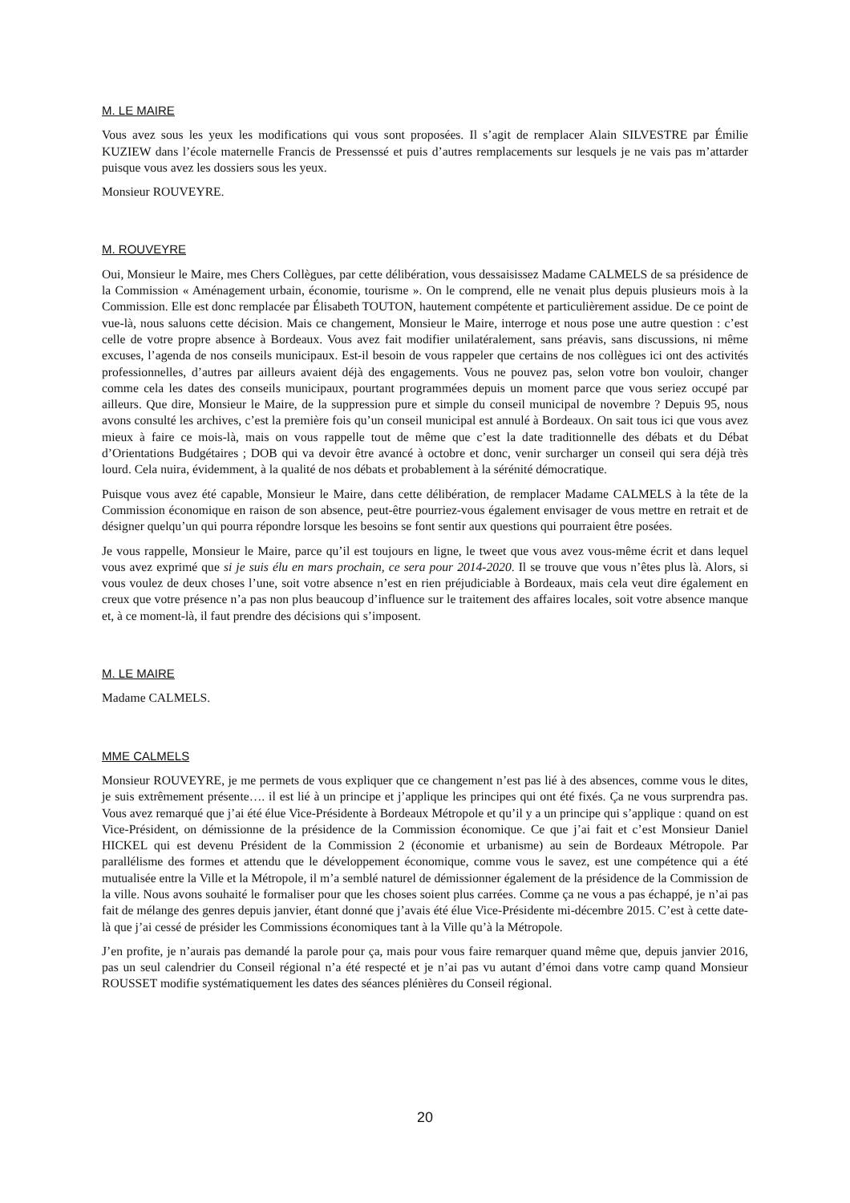M. LE MAIRE
Vous avez sous les yeux les modifications qui vous sont proposées. Il s’agit de remplacer Alain SILVESTRE par Émilie KUZIEW dans l’école maternelle Francis de Pressenssé et puis d’autres remplacements sur lesquels je ne vais pas m’attarder puisque vous avez les dossiers sous les yeux.
Monsieur ROUVEYRE.
M. ROUVEYRE
Oui, Monsieur le Maire, mes Chers Collègues, par cette délibération, vous dessaisissez Madame CALMELS de sa présidence de la Commission « Aménagement urbain, économie, tourisme ». On le comprend, elle ne venait plus depuis plusieurs mois à la Commission. Elle est donc remplacée par Élisabeth TOUTON, hautement compétente et particulièrement assidue. De ce point de vue-là, nous saluons cette décision. Mais ce changement, Monsieur le Maire, interroge et nous pose une autre question : c’est celle de votre propre absence à Bordeaux. Vous avez fait modifier unilatéralement, sans préavis, sans discussions, ni même excuses, l’agenda de nos conseils municipaux. Est-il besoin de vous rappeler que certains de nos collègues ici ont des activités professionnelles, d’autres par ailleurs avaient déjà des engagements. Vous ne pouvez pas, selon votre bon vouloir, changer comme cela les dates des conseils municipaux, pourtant programmées depuis un moment parce que vous seriez occupé par ailleurs. Que dire, Monsieur le Maire, de la suppression pure et simple du conseil municipal de novembre ? Depuis 95, nous avons consulté les archives, c’est la première fois qu’un conseil municipal est annulé à Bordeaux. On sait tous ici que vous avez mieux à faire ce mois-là, mais on vous rappelle tout de même que c’est la date traditionnelle des débats et du Débat d’Orientations Budgétaires ; DOB qui va devoir être avancé à octobre et donc, venir surcharger un conseil qui sera déjà très lourd. Cela nuira, évidemment, à la qualité de nos débats et probablement à la sérénité démocratique.
Puisque vous avez été capable, Monsieur le Maire, dans cette délibération, de remplacer Madame CALMELS à la tête de la Commission économique en raison de son absence, peut-être pourriez-vous également envisager de vous mettre en retrait et de désigner quelqu’un qui pourra répondre lorsque les besoins se font sentir aux questions qui pourraient être posées.
Je vous rappelle, Monsieur le Maire, parce qu’il est toujours en ligne, le tweet que vous avez vous-même écrit et dans lequel vous avez exprimé que si je suis élu en mars prochain, ce sera pour 2014-2020. Il se trouve que vous n’êtes plus là. Alors, si vous voulez de deux choses l’une, soit votre absence n’est en rien préjudiciable à Bordeaux, mais cela veut dire également en creux que votre présence n’a pas non plus beaucoup d’influence sur le traitement des affaires locales, soit votre absence manque et, à ce moment-là, il faut prendre des décisions qui s’imposent.
M. LE MAIRE
Madame CALMELS.
MME CALMELS
Monsieur ROUVEYRE, je me permets de vous expliquer que ce changement n’est pas lié à des absences, comme vous le dites, je suis extrêmement présente…. il est lié à un principe et j’applique les principes qui ont été fixés. Ça ne vous surprendra pas. Vous avez remarqué que j’ai été élue Vice-Présidente à Bordeaux Métropole et qu’il y a un principe qui s’applique : quand on est Vice-Président, on démissionne de la présidence de la Commission économique. Ce que j’ai fait et c’est Monsieur Daniel HICKEL qui est devenu Président de la Commission 2 (économie et urbanisme) au sein de Bordeaux Métropole. Par parallélisme des formes et attendu que le développement économique, comme vous le savez, est une compétence qui a été mutualisée entre la Ville et la Métropole, il m’a semblé naturel de démissionner également de la présidence de la Commission de la ville. Nous avons souhaité le formaliser pour que les choses soient plus carrées. Comme ça ne vous a pas échappé, je n’ai pas fait de mélange des genres depuis janvier, étant donné que j’avais été élue Vice-Présidente mi-décembre 2015. C’est à cette date-là que j’ai cessé de présider les Commissions économiques tant à la Ville qu’à la Métropole.
J’en profite, je n’aurais pas demandé la parole pour ça, mais pour vous faire remarquer quand même que, depuis janvier 2016, pas un seul calendrier du Conseil régional n’a été respecté et je n’ai pas vu autant d’émoi dans votre camp quand Monsieur ROUSSET modifie systématiquement les dates des séances plénières du Conseil régional.
20